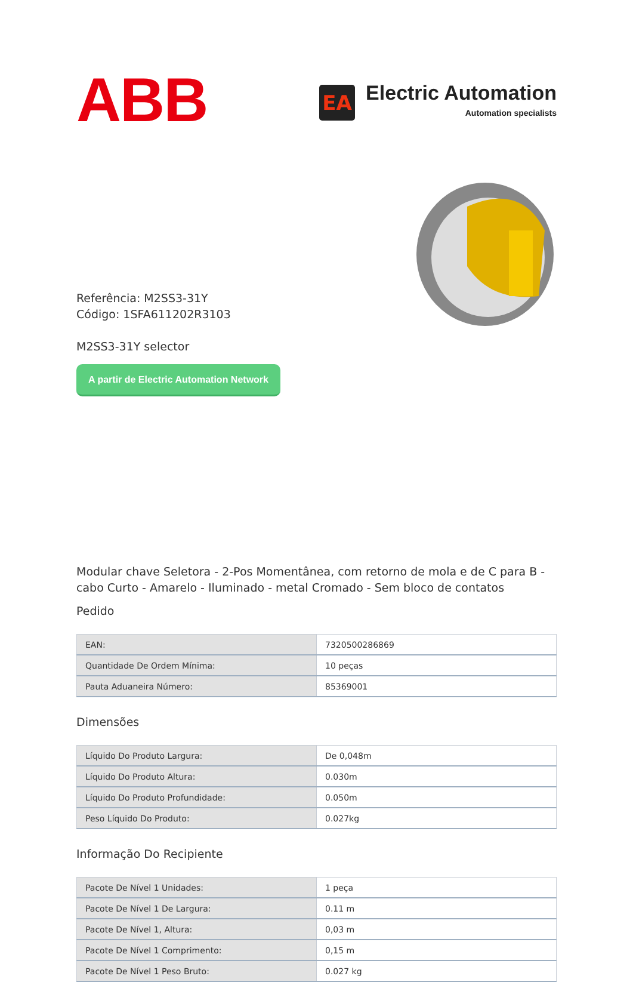ABB
EA
Electric Automation
Automation specialists
Referência: M2SS3-31Y
Código: 1SFA611202R3103
M2SS3-31Y selector
A partir de Electric Automation Network
Modular chave Seletora - 2-Pos Momentânea, com retorno de mola e de C para B - cabo Curto - Amarelo - Iluminado - metal Cromado - Sem bloco de contatos
Pedido
| EAN: | 7320500286869 |
| Quantidade De Ordem Mínima: | 10 peças |
| Pauta Aduaneira Número: | 85369001 |
Dimensões
| Líquido Do Produto Largura: | De 0,048m |
| Líquido Do Produto Altura: | 0.030m |
| Líquido Do Produto Profundidade: | 0.050m |
| Peso Líquido Do Produto: | 0.027kg |
Informação Do Recipiente
| Pacote De Nível 1 Unidades: | 1 peça |
| Pacote De Nível 1 De Largura: | 0.11 m |
| Pacote De Nível 1, Altura: | 0,03 m |
| Pacote De Nível 1 Comprimento: | 0,15 m |
| Pacote De Nível 1 Peso Bruto: | 0.027 kg |